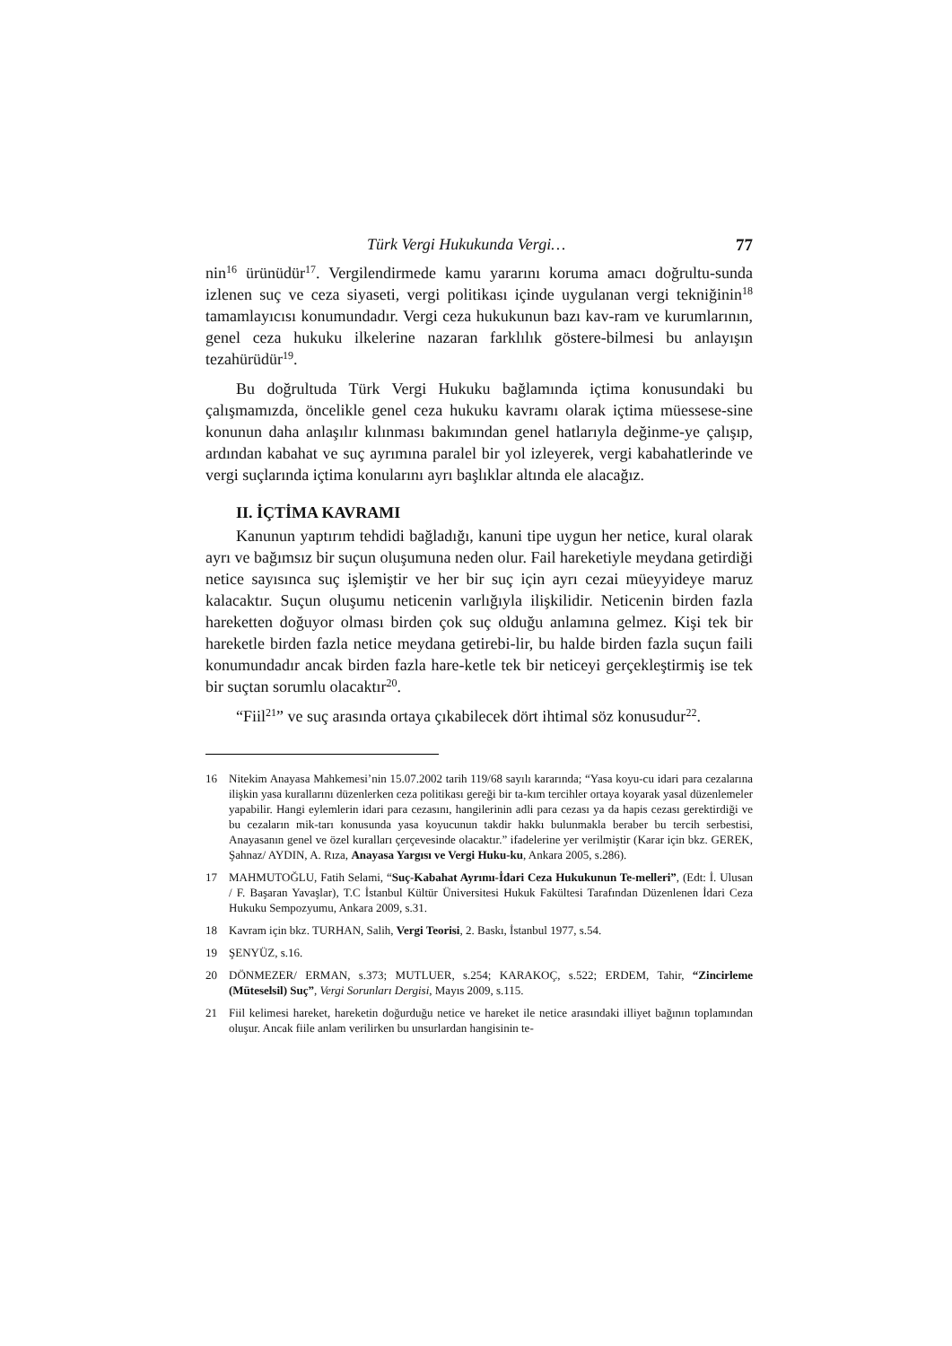Türk Vergi Hukukunda Vergi… 77
nin<sup>16</sup> ürünüdür<sup>17</sup>. Vergilendirmede kamu yararını koruma amacı doğrultu-sunda izlenen suç ve ceza siyaseti, vergi politikası içinde uygulanan vergi tekniğinin<sup>18</sup> tamamlayıcısı konumundadır. Vergi ceza hukukunun bazı kav-ram ve kurumlarının, genel ceza hukuku ilkelerine nazaran farklılık göstere-bilmesi bu anlayışın tezahürüdür<sup>19</sup>.
Bu doğrultuda Türk Vergi Hukuku bağlamında içtima konusundaki bu çalışmamızda, öncelikle genel ceza hukuku kavramı olarak içtima müessese-sine konunun daha anlaşılır kılınması bakımından genel hatlarıyla değinme-ye çalışıp, ardından kabahat ve suç ayrımına paralel bir yol izleyerek, vergi kabahatlerinde ve vergi suçlarında içtima konularını ayrı başlıklar altında ele alacağız.
II. İÇTİMA KAVRAMI
Kanunun yaptırım tehdidi bağladığı, kanuni tipe uygun her netice, kural olarak ayrı ve bağımsız bir suçun oluşumuna neden olur. Fail hareketiyle meydana getirdiği netice sayısınca suç işlemiştir ve her bir suç için ayrı cezai müeyyideye maruz kalacaktır. Suçun oluşumu neticenin varlığıyla ilişkilidir. Neticenin birden fazla hareketten doğuyor olması birden çok suç olduğu anlamına gelmez. Kişi tek bir hareketle birden fazla netice meydana getirebi-lir, bu halde birden fazla suçun faili konumundadır ancak birden fazla hare-ketle tek bir neticeyi gerçekleştirmiş ise tek bir suçtan sorumlu olacaktır<sup>20</sup>.
“Fiil<sup>21</sup>” ve suç arasında ortaya çıkabilecek dört ihtimal söz konusudur<sup>22</sup>.
16 Nitekim Anayasa Mahkemesi’nin 15.07.2002 tarih 119/68 sayılı kararında; “Yasa koyu-cu idari para cezalarına ilişkin yasa kurallarını düzenlerken ceza politikası gereği bir ta-kım tercihler ortaya koyarak yasal düzenlemeler yapabilir. Hangi eylemlerin idari para cezasını, hangilerinin adli para cezası ya da hapis cezası gerektirdiği ve bu cezaların mik-tarı konusunda yasa koyucunun takdir hakkı bulunmakla beraber bu tercih serbestisi, Anayasanın genel ve özel kuralları çerçevesinde olacaktır.” ifadelerine yer verilmiştir (Karar için bkz. GEREK, Şahnaz/ AYDIN, A. Rıza, Anayasa Yargısı ve Vergi Huku-ku, Ankara 2005, s.286).
17 MAHMUTOĞLU, Fatih Selami, “Suç-Kabahat Ayrımı-İdari Ceza Hukukunun Te-melleri”, (Edt: İ. Ulusan / F. Başaran Yavaşlar), T.C İstanbul Kültür Üniversitesi Hukuk Fakültesi Tarafından Düzenlenen İdari Ceza Hukuku Sempozyumu, Ankara 2009, s.31.
18 Kavram için bkz. TURHAN, Salih, Vergi Teorisi, 2. Baskı, İstanbul 1977, s.54.
19 ŞENYÜZ, s.16.
20 DÖNMEZER/ ERMAN, s.373; MUTLUER, s.254; KARAKOÇ, s.522; ERDEM, Tahir, “Zincirleme (Müteselsil) Suç”, Vergi Sorunları Dergisi, Mayıs 2009, s.115.
21 Fiil kelimesi hareket, hareketin doğurduğu netice ve hareket ile netice arasındaki illiyet bağının toplamından oluşur. Ancak fiile anlam verilirken bu unsurlardan hangisinin te-